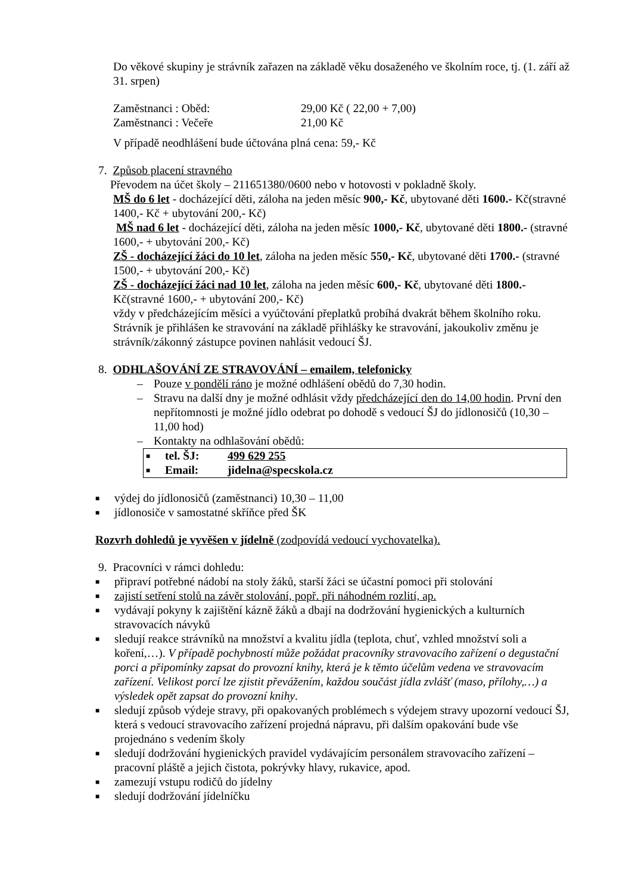Do věkové skupiny je strávník zařazen na základě věku dosaženého ve školním roce, tj. (1. září až 31. srpen)
Zaměstnanci : Oběd: 29,00 Kč ( 22,00 + 7,00)
Zaměstnanci : Večeře 21,00 Kč
V případě neodhlášení bude účtována plná cena: 59,- Kč
7. Způsob placení stravného
Převodem na účet školy – 211651380/0600 nebo v hotovosti v pokladně školy.
MŠ do 6 let - docházející děti, záloha na jeden měsíc 900,- Kč, ubytované děti 1600.- Kč(stravné 1400,- Kč + ubytování 200,- Kč)
MŠ nad 6 let - docházející děti, záloha na jeden měsíc 1000,- Kč, ubytované děti 1800.- (stravné 1600,- + ubytování 200,- Kč)
ZŠ - docházející žáci do 10 let, záloha na jeden měsíc 550,- Kč, ubytované děti 1700.- (stravné 1500,- + ubytování 200,- Kč)
ZŠ - docházející žáci nad 10 let, záloha na jeden měsíc 600,- Kč, ubytované děti 1800.- Kč(stravné 1600,- + ubytování 200,- Kč)
vždy v předcházejícím měsíci a vyúčtování přeplatků probíhá dvakrát během školního roku.
Strávník je přihlášen ke stravování na základě přihlášky ke stravování, jakoukoliv změnu je strávník/zákonný zástupce povinen nahlásit vedoucí ŠJ.
8. ODHLAŠOVÁNÍ ZE STRAVOVÁNÍ – emailem, telefonicky
– Pouze v pondělí ráno je možné odhlášení obědů do 7,30 hodin.
– Stravu na další dny je možné odhlásit vždy předcházející den do 14,00 hodin. První den nepřítomnosti je možné jídlo odebrat po dohodě s vedoucí ŠJ do jídlonosičů (10,30 – 11,00 hod)
– Kontakty na odhlašování obědů:
■ tel. ŠJ: 499 629 255
■ Email: jidelna@specskola.cz
■ výdej do jídlonosičů (zaměstnanci) 10,30 – 11,00
■ jídlonosiče v samostatné skříňce před ŠK
Rozvrh dohledů je vyvěšen v jídelně (zodpovídá vedoucí vychovatelka).
9. Pracovníci v rámci dohledu:
■ připraví potřebné nádobí na stoly žáků, starší žáci se účastní pomoci při stolování
■ zajistí setření stolů na závěr stolování, popř. při náhodném rozlití, ap.
■ vydávají pokyny k zajištění kázně žáků a dbají na dodržování hygienických a kulturních stravovacích návyků
■ sledují reakce strávníků na množství a kvalitu jídla (teplota, chuť, vzhled množství soli a koření,…). V případě pochybností může požádat pracovníky stravovacího zařízení o degustační porci a připomínky zapsat do provozní knihy, která je k těmto účelům vedena ve stravovacím zařízení. Velikost porcí lze zjistit převážením, každou součást jídla zvlášť (maso, přílohy,…) a výsledek opět zapsat do provozní knihy.
■ sledují způsob výdeje stravy, při opakovaných problémech s výdejem stravy upozorní vedoucí ŠJ, která s vedoucí stravovacího zařízení projedná nápravu, při dalším opakování bude vše projednáno s vedením školy
■ sledují dodržování hygienických pravidel vydávajícím personálem stravovacího zařízení – pracovní pláště a jejich čistota, pokrývky hlavy, rukavice, apod.
■ zamezují vstupu rodičů do jídelny
■ sledují dodržování jídelníčku